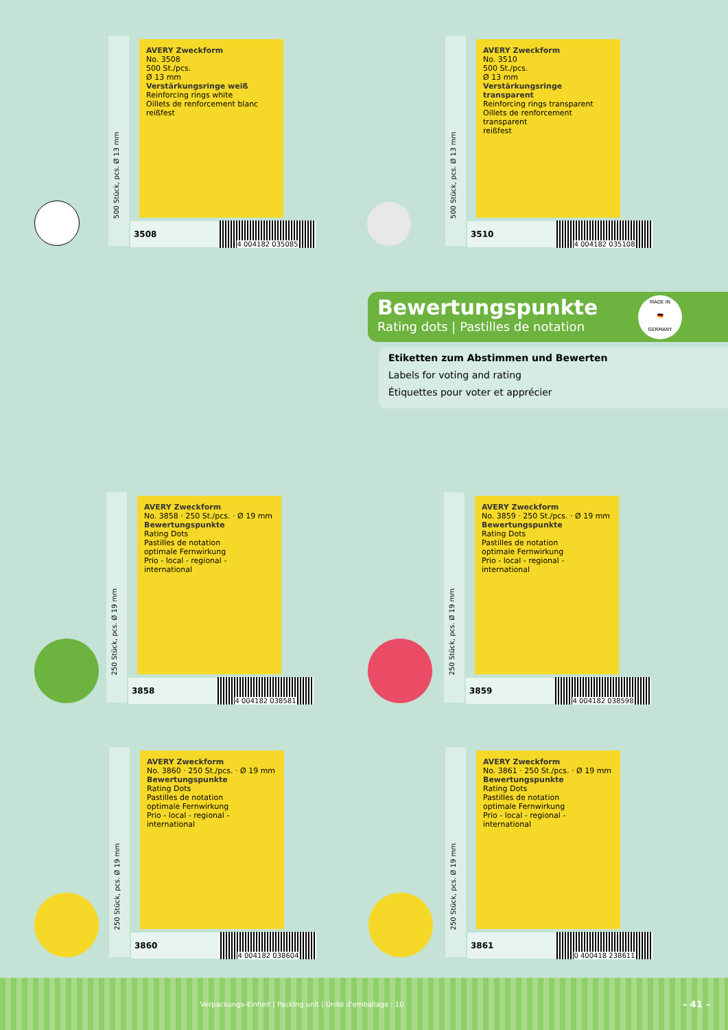500 Stück, pcs. Ø 13 mm
AVERY Zweckform
No. 3508
500 St./pcs.
Ø 13 mm
Verstärkungsringe weiß
Reinforcing rings white
Oillets de renforcement blanc
reißfest
3508
4 004182 035085
500 Stück, pcs. Ø 13 mm
AVERY Zweckform
No. 3510
500 St./pcs.
Ø 13 mm
Verstärkungsringe transparent
Reinforcing rings transparent
Oillets de renforcement transparent
reißfest
3510
4 004182 035108
Bewertungspunkte
Rating dots | Pastilles de notation
Etiketten zum Abstimmen und Bewerten
Labels for voting and rating
Étiquettes pour voter et apprécier
MADE IN
🇩🇪
GERMANY
250 Stück, pcs. Ø 19 mm
AVERY Zweckform
No. 3858 · 250 St./pcs. · Ø 19 mm
Bewertungspunkte
Rating Dots
Pastilles de notation
optimale Fernwirkung
Prio - local - regional - international
3858
4 004182 038581
250 Stück, pcs. Ø 19 mm
AVERY Zweckform
No. 3859 · 250 St./pcs. · Ø 19 mm
Bewertungspunkte
Rating Dots
Pastilles de notation
optimale Fernwirkung
Prio - local - regional - international
3859
4 004182 038598
250 Stück, pcs. Ø 19 mm
AVERY Zweckform
No. 3860 · 250 St./pcs. · Ø 19 mm
Bewertungspunkte
Rating Dots
Pastilles de notation
optimale Fernwirkung
Prio - local - regional - international
3860
4 004182 038604
250 Stück, pcs. Ø 19 mm
AVERY Zweckform
No. 3861 · 250 St./pcs. · Ø 19 mm
Bewertungspunkte
Rating Dots
Pastilles de notation
optimale Fernwirkung
Prio - local - regional - international
3861
0 400418 238611
Verpackungs-Einheit | Packing unit | Unité d'emballage : 10 – 41 –